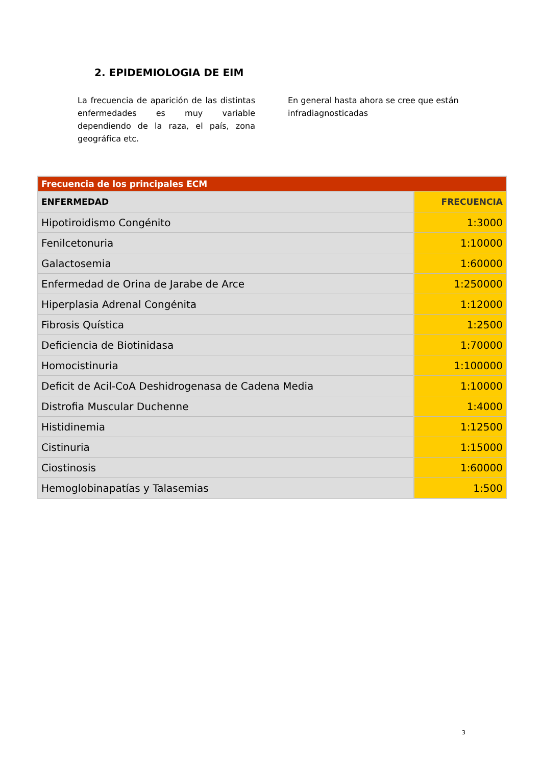2. EPIDEMIOLOGIA DE EIM
La frecuencia de aparición de las distintas enfermedades es muy variable dependiendo de la raza, el país, zona geográfica etc.
En general hasta ahora se cree que están infradiagnosticadas
| Frecuencia de los principales ECM | |
| ENFERMEDAD | FRECUENCIA |
| Hipotiroidismo Congénito | 1:3000 |
| Fenilcetonuria | 1:10000 |
| Galactosemia | 1:60000 |
| Enfermedad de Orina de Jarabe de Arce | 1:250000 |
| Hiperplasia Adrenal Congénita | 1:12000 |
| Fibrosis Quística | 1:2500 |
| Deficiencia de Biotinidasa | 1:70000 |
| Homocistinuria | 1:100000 |
| Deficit de Acil-CoA Deshidrogenasa de Cadena Media | 1:10000 |
| Distrofia Muscular Duchenne | 1:4000 |
| Histidinemia | 1:12500 |
| Cistinuria | 1:15000 |
| Ciostinosis | 1:60000 |
| Hemoglobinapatías y Talasemias | 1:500 |
3